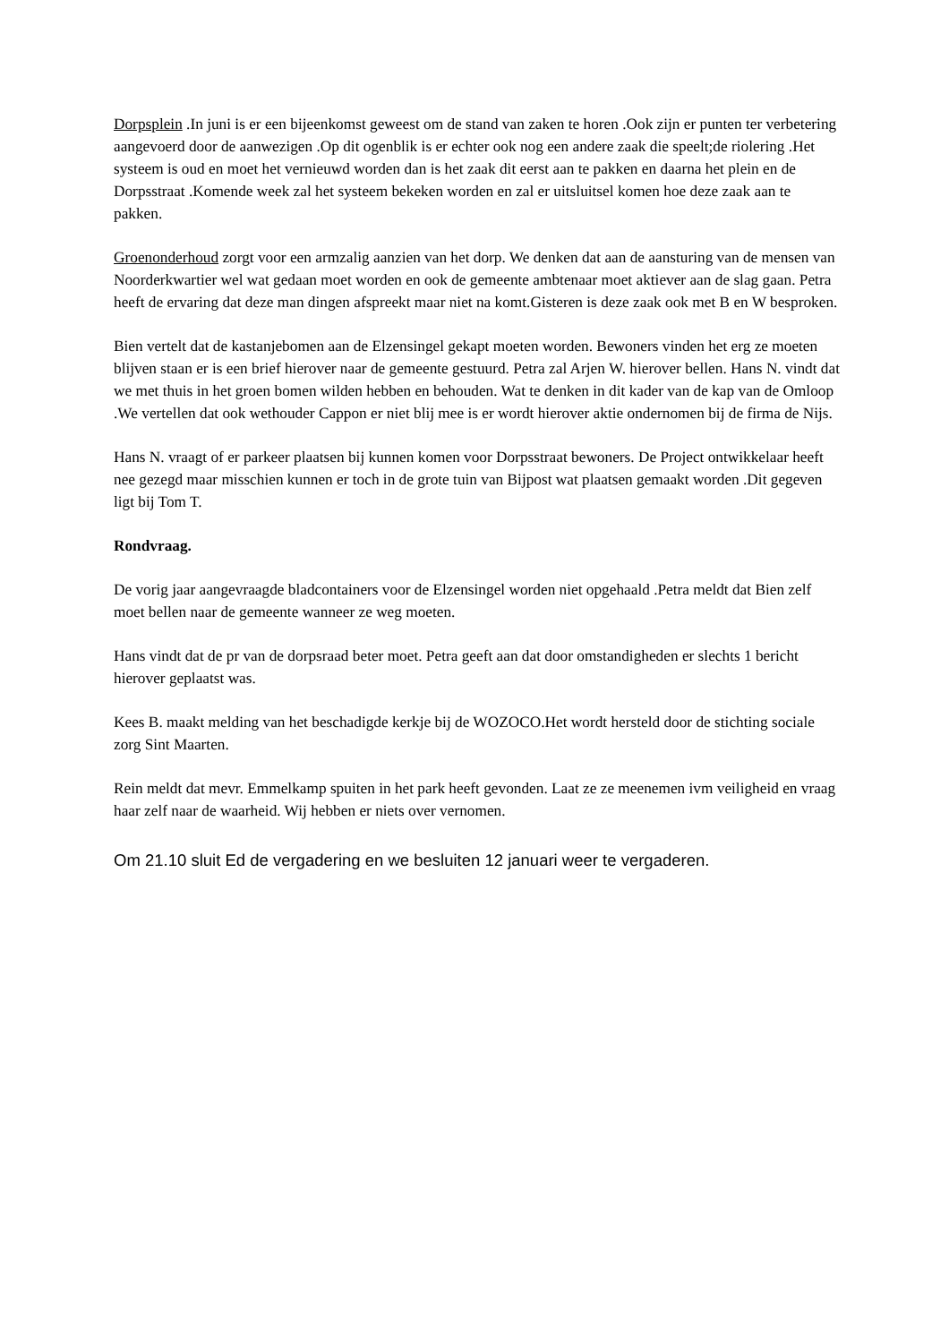Dorpsplein .In juni is er een bijeenkomst geweest om de stand van zaken te horen .Ook zijn er punten ter verbetering aangevoerd door de aanwezigen .Op dit ogenblik is er echter ook nog een andere zaak die speelt;de riolering .Het systeem is oud en moet het vernieuwd worden dan is het zaak dit eerst aan te pakken en daarna het plein en de Dorpsstraat .Komende week zal het systeem bekeken worden en zal er uitsluitsel komen hoe deze zaak aan te pakken.
Groenonderhoud zorgt voor een armzalig aanzien van het dorp. We denken dat aan de aansturing van de mensen van Noorderkwartier wel wat gedaan moet worden en ook de gemeente ambtenaar moet aktiever aan de slag gaan. Petra heeft de ervaring dat deze man dingen afspreekt maar niet na komt.Gisteren is deze zaak ook met B en W besproken.
Bien vertelt dat de kastanjebomen aan de Elzensingel gekapt moeten worden. Bewoners vinden het erg ze moeten blijven staan er is een brief hierover naar de gemeente gestuurd. Petra zal Arjen W. hierover bellen. Hans N. vindt dat we met thuis in het groen bomen wilden hebben en behouden. Wat te denken in dit kader van de kap van de Omloop .We vertellen dat ook wethouder Cappon er niet blij mee is er wordt hierover aktie ondernomen bij de firma de Nijs.
Hans N. vraagt of er parkeer plaatsen bij kunnen komen voor Dorpsstraat bewoners. De Project ontwikkelaar heeft nee gezegd maar misschien kunnen er toch in de grote tuin van Bijpost wat plaatsen gemaakt worden .Dit gegeven ligt bij Tom T.
Rondvraag.
De vorig jaar aangevraagde bladcontainers voor de Elzensingel worden niet opgehaald .Petra meldt dat Bien zelf moet bellen naar de gemeente wanneer ze weg moeten.
Hans vindt dat de pr van de dorpsraad beter moet. Petra geeft aan dat door omstandigheden er slechts 1 bericht hierover geplaatst was.
Kees B. maakt melding van het beschadigde kerkje bij de WOZOCO.Het wordt hersteld door de stichting sociale zorg Sint Maarten.
Rein meldt dat mevr. Emmelkamp spuiten in het park heeft gevonden. Laat ze ze meenemen ivm veiligheid en vraag haar zelf naar de waarheid. Wij hebben er niets over vernomen.
Om 21.10 sluit Ed de vergadering en we besluiten 12 januari weer te vergaderen.